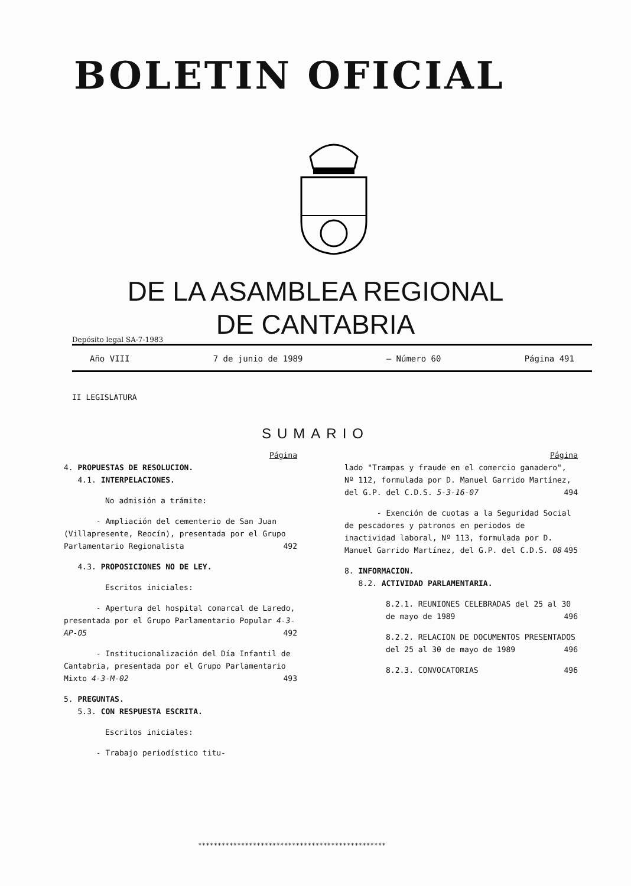BOLETIN OFICIAL
DE LA ASAMBLEA REGIONAL
DE CANTABRIA
Depósito legal SA-7-1983
Año VIII 7 de junio de 1989 — Número 60 Página 491
II LEGISLATURA
SUMARIO
Página
4. PROPUESTAS DE RESOLUCION.
4.1. INTERPELACIONES.
No admisión a trámite:
- Ampliación del cementerio de San Juan (Villapresente, Reocín), presentada por el Grupo Parlamentario Regionalista 492
4.3. PROPOSICIONES NO DE LEY.
Escritos iniciales:
- Apertura del hospital comarcal de Laredo, presentada por el Grupo Parlamentario Popular 4-3-AP-05 492
- Institucionalización del Día Infantil de Cantabria, presentada por el Grupo Parlamentario Mixto 4-3-M-02 493
5. PREGUNTAS.
5.3. CON RESPUESTA ESCRITA.
Escritos iniciales:
- Trabajo periodístico titu-
Página
lado "Trampas y fraude en el comercio ganadero", Nº 112, formulada por D. Manuel Garrido Martínez, del G.P. del C.D.S. 5-3-16-07 494
- Exención de cuotas a la Seguridad Social de pescadores y patronos en periodos de inactividad laboral, Nº 113, formulada por D. Manuel Garrido Martínez, del G.P. del C.D.S. 08 495
8. INFORMACION.
8.2. ACTIVIDAD PARLAMENTARIA.
8.2.1. REUNIONES CELEBRADAS del 25 al 30 de mayo de 1989 496
8.2.2. RELACION DE DOCUMENTOS PRESENTADOS del 25 al 30 de mayo de 1989 496
8.2.3. CONVOCATORIAS 496
************************************************